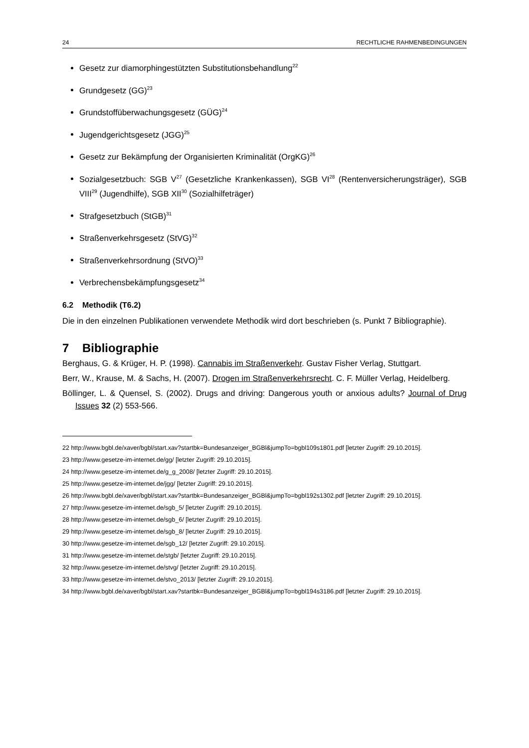24 RECHTLICHE RAHMENBEDINGUNGEN
Gesetz zur diamorphingestützten Substitutionsbehandlung<sup>22</sup>
Grundgesetz (GG)<sup>23</sup>
Grundstoffüberwachungsgesetz (GÜG)<sup>24</sup>
Jugendgerichtsgesetz (JGG)<sup>25</sup>
Gesetz zur Bekämpfung der Organisierten Kriminalität (OrgKG)<sup>26</sup>
Sozialgesetzbuch: SGB V<sup>27</sup> (Gesetzliche Krankenkassen), SGB VI<sup>28</sup> (Rentenversicherungsträger), SGB VIII<sup>29</sup> (Jugendhilfe), SGB XII<sup>30</sup> (Sozialhilfeträger)
Strafgesetzbuch (StGB)<sup>31</sup>
Straßenverkehrsgesetz (StVG)<sup>32</sup>
Straßenverkehrsordnung (StVO)<sup>33</sup>
Verbrechensbekämpfungsgesetz<sup>34</sup>
6.2 Methodik (T6.2)
Die in den einzelnen Publikationen verwendete Methodik wird dort beschrieben (s. Punkt 7 Bibliographie).
7 Bibliographie
Berghaus, G. & Krüger, H. P. (1998). Cannabis im Straßenverkehr. Gustav Fisher Verlag, Stuttgart.
Berr, W., Krause, M. & Sachs, H. (2007). Drogen im Straßenverkehrsrecht. C. F. Müller Verlag, Heidelberg.
Böllinger, L. & Quensel, S. (2002). Drugs and driving: Dangerous youth or anxious adults? Journal of Drug Issues 32 (2) 553-566.
22 http://www.bgbl.de/xaver/bgbl/start.xav?startbk=Bundesanzeiger_BGBl&jumpTo=bgbl109s1801.pdf [letzter Zugriff: 29.10.2015].
23 http://www.gesetze-im-internet.de/gg/ [letzter Zugriff: 29.10.2015].
24 http://www.gesetze-im-internet.de/g_g_2008/ [letzter Zugriff: 29.10.2015].
25 http://www.gesetze-im-internet.de/jgg/ [letzter Zugriff: 29.10.2015].
26 http://www.bgbl.de/xaver/bgbl/start.xav?startbk=Bundesanzeiger_BGBl&jumpTo=bgbl192s1302.pdf [letzter Zugriff: 29.10.2015].
27 http://www.gesetze-im-internet.de/sgb_5/ [letzter Zugriff: 29.10.2015].
28 http://www.gesetze-im-internet.de/sgb_6/ [letzter Zugriff: 29.10.2015].
29 http://www.gesetze-im-internet.de/sgb_8/ [letzter Zugriff: 29.10.2015].
30 http://www.gesetze-im-internet.de/sgb_12/ [letzter Zugriff: 29.10.2015].
31 http://www.gesetze-im-internet.de/stgb/ [letzter Zugriff: 29.10.2015].
32 http://www.gesetze-im-internet.de/stvg/ [letzter Zugriff: 29.10.2015].
33 http://www.gesetze-im-internet.de/stvo_2013/ [letzter Zugriff: 29.10.2015].
34 http://www.bgbl.de/xaver/bgbl/start.xav?startbk=Bundesanzeiger_BGBl&jumpTo=bgbl194s3186.pdf [letzter Zugriff: 29.10.2015].